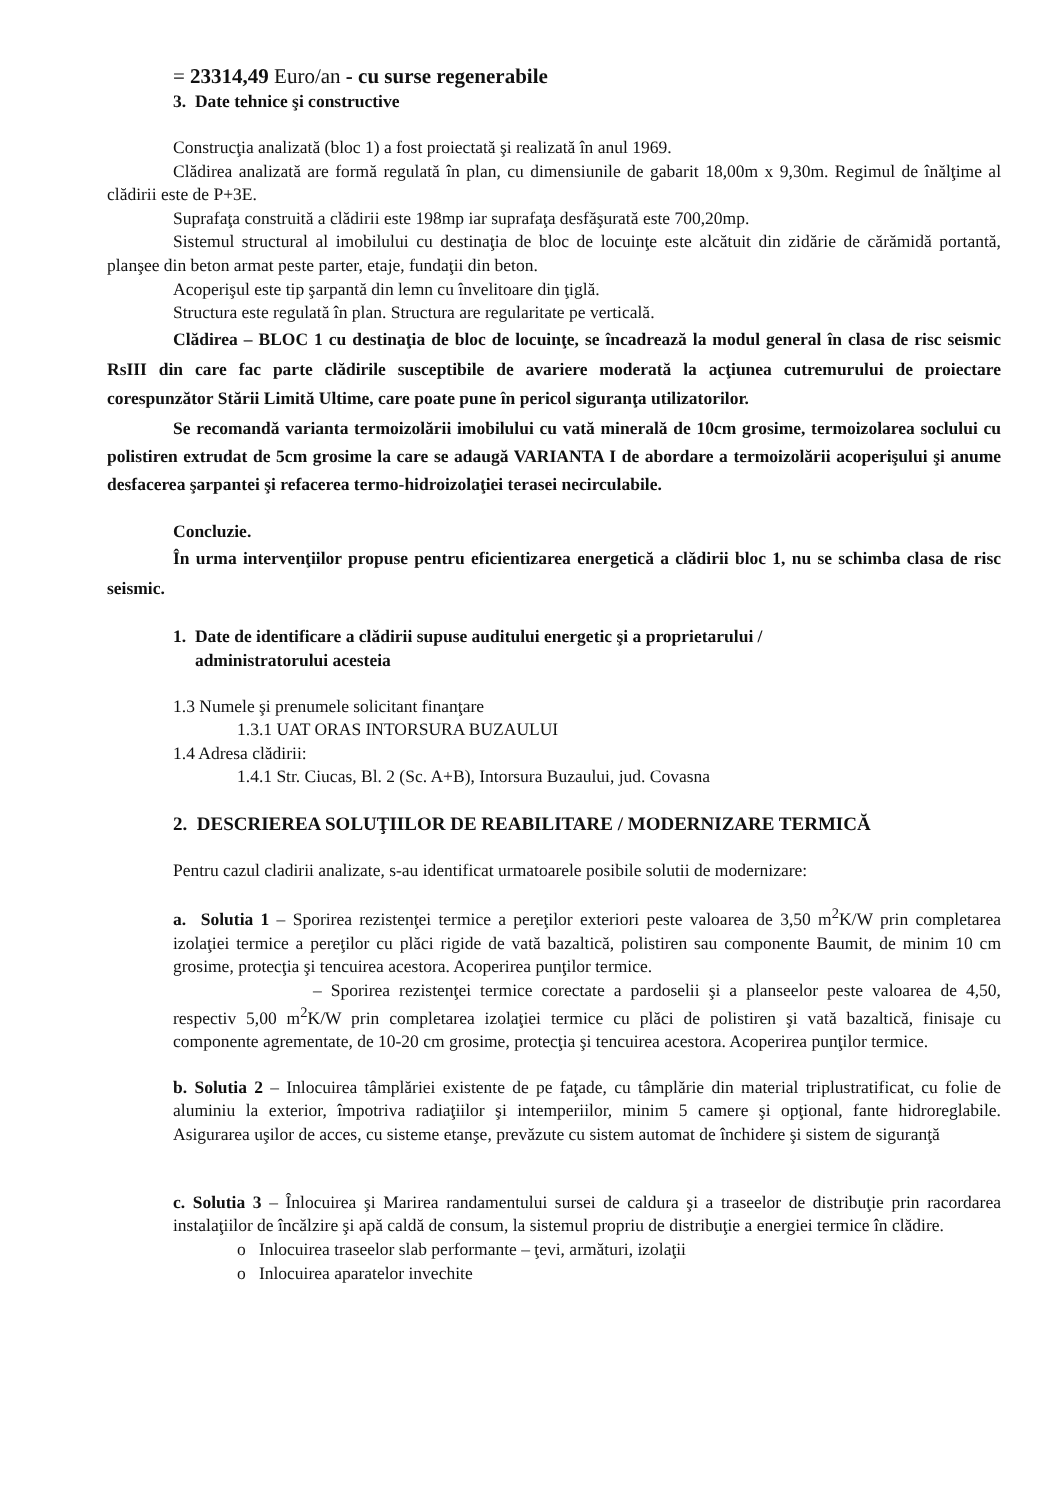= 23314,49 Euro/an - cu surse regenerabile
3. Date tehnice şi constructive
Construcţia analizată (bloc 1) a fost proiectată şi realizată în anul 1969.
Clădirea analizată are formă regulată în plan, cu dimensiunile de gabarit 18,00m x 9,30m. Regimul de înălţime al clădirii este de P+3E.
Suprafaţa construită a clădirii este 198mp iar suprafaţa desfăşurată este 700,20mp.
Sistemul structural al imobilului cu destinaţia de bloc de locuinţe este alcătuit din zidărie de cărămidă portantă, planşee din beton armat peste parter, etaje, fundaţii din beton.
Acoperişul este tip şarpantă din lemn cu învelitoare din ţiglă.
Structura este regulată în plan. Structura are regularitate pe verticală.
Clădirea – BLOC 1 cu destinaţia de bloc de locuinţe, se încadrează la modul general în clasa de risc seismic RsIII din care fac parte clădirile susceptibile de avariere moderată la acţiunea cutremurului de proiectare corespunzător Stării Limită Ultime, care poate pune în pericol siguranţa utilizatorilor.
Se recomandă varianta termoizolării imobilului cu vată minerală de 10cm grosime, termoizolarea soclului cu polistiren extrudat de 5cm grosime la care se adaugă VARIANTA I de abordare a termoizolării acoperişului şi anume desfacerea şarpantei şi refacerea termo-hidroizolaţiei terasei necirculabile.
Concluzie.
În urma intervenţiilor propuse pentru eficientizarea energetică a clădirii bloc 1, nu se schimba clasa de risc seismic.
1. Date de identificare a clădirii supuse auditului energetic şi a proprietarului /
administratorului acesteia
1.3 Numele şi prenumele solicitant finanţare
1.3.1 UAT ORAS INTORSURA BUZAULUI
1.4 Adresa clădirii:
1.4.1 Str. Ciucas, Bl. 2 (Sc. A+B), Intorsura Buzaului, jud. Covasna
2. DESCRIEREA SOLUŢIILOR DE REABILITARE / MODERNIZARE TERMICĂ
Pentru cazul cladirii analizate, s-au identificat urmatoarele posibile solutii de modernizare:
a. Solutia 1 – Sporirea rezistenţei termice a pereţilor exteriori peste valoarea de 3,50 m<sup>2</sup>K/W prin completarea izolaţiei termice a pereţilor cu plăci rigide de vată bazaltică, polistiren sau componente Baumit, de minim 10 cm grosime, protecţia şi tencuirea acestora. Acoperirea punţilor termice.
– Sporirea rezistenţei termice corectate a pardoselii şi a planseelor peste valoarea de 4,50, respectiv 5,00 m<sup>2</sup>K/W prin completarea izolaţiei termice cu plăci de polistiren şi vată bazaltică, finisaje cu componente agrementate, de 10-20 cm grosime, protecţia şi tencuirea acestora. Acoperirea punţilor termice.
b. Solutia 2 – Inlocuirea tâmplăriei existente de pe faţade, cu tâmplărie din material triplustratificat, cu folie de aluminiu la exterior, împotriva radiaţiilor şi intemperiilor, minim 5 camere şi opţional, fante hidroreglabile. Asigurarea uşilor de acces, cu sisteme etanşe, prevăzute cu sistem automat de închidere şi sistem de siguranţă
c. Solutia 3 – Înlocuirea şi Marirea randamentului sursei de caldura şi a traseelor de distribuţie prin racordarea instalaţiilor de încălzire şi apă caldă de consum, la sistemul propriu de distribuţie a energiei termice în clădire.
o Inlocuirea traseelor slab performante – ţevi, armături, izolaţii
o Inlocuirea aparatelor invechite